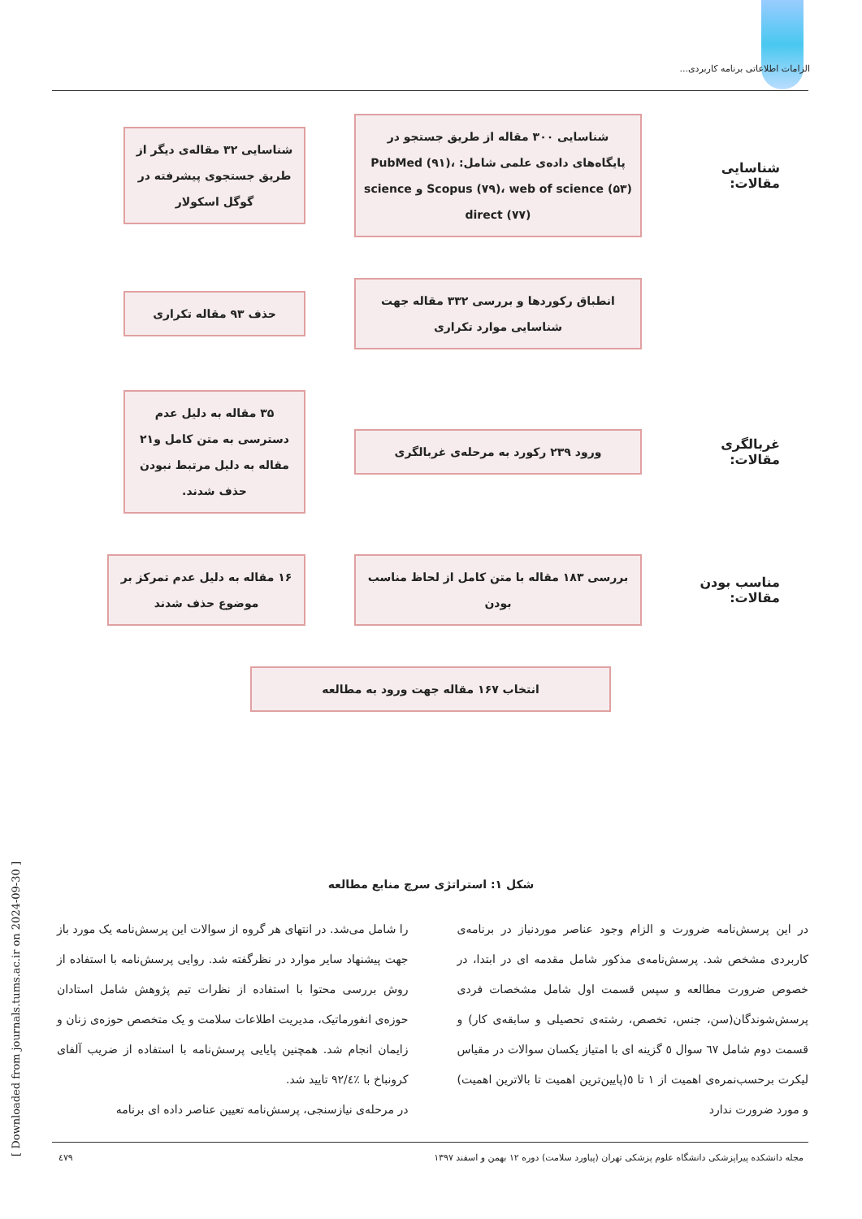الزامات اطلاعاتی برنامه کاربردی...
شناسایی مقالات:
شناسایی ۳۰۰ مقاله از طریق جستجو در پایگاه‌های داده‌ی علمی شامل: PubMed (۹۱)، Scopus (۷۹)، web of science (۵۳) و science direct (۷۷)
شناسایی ۳۲ مقاله‌ی دیگر از طریق جستجوی پیشرفته در گوگل اسکولار
انطباق رکوردها و بررسی ۳۳۲ مقاله جهت شناسایی موارد تکراری
حذف ۹۳ مقاله تکراری
غربالگری مقالات:
ورود ۲۳۹ رکورد به مرحله‌ی غربالگری
۳۵ مقاله به دلیل عدم دسترسی به متن کامل و۲۱ مقاله به دلیل مرتبط نبودن حذف شدند.
مناسب بودن مقالات:
بررسی ۱۸۳ مقاله با متن کامل از لحاظ مناسب بودن
۱۶ مقاله به دلیل عدم تمرکز بر موضوع حذف شدند
انتخاب ۱۶۷ مقاله جهت ورود به مطالعه
شکل ۱: استراتژی سرچ منابع مطالعه
در این پرسش‌نامه ضرورت و الزام وجود عناصر موردنیاز در برنامه‌ی کاربردی مشخص شد. پرسش‌نامه‌ی مذکور شامل مقدمه ای در ابتدا، در خصوص ضرورت مطالعه و سپس قسمت اول شامل مشخصات فردی پرسش‌شوندگان(سن، جنس، تخصص، رشته‌ی تحصیلی و سابقه‌ی کار) و قسمت دوم شامل ٦٧ سوال ٥ گزینه ای با امتیاز یکسان سوالات در مقیاس لیکرت برحسب‌نمره‌ی اهمیت از ١ تا ٥(پایین‌ترین اهمیت تا بالاترین اهمیت) و مورد ضرورت ندارد
را شامل می‌شد. در انتهای هر گروه از سوالات این پرسش‌نامه یک مورد باز جهت پیشنهاد سایر موارد در نظرگفته شد. روایی پرسش‌نامه با استفاده از روش بررسی محتوا با استفاده از نظرات تیم پژوهش شامل استادان حوزه‌ی انفورماتیک، مدیریت اطلاعات سلامت و یک متخصص حوزه‌ی زنان و زایمان انجام شد. همچنین پایایی پرسش‌نامه با استفاده از ضریب آلفای کرونباخ با ٪٩٢/٤ تایید شد.
در مرحله‌ی نیازسنجی، پرسش‌نامه تعیین عناصر داده ای برنامه
مجله دانشکده پیراپزشکی دانشگاه علوم پزشکی تهران (پیاورد سلامت) دوره ۱۲ بهمن و اسفند ۱۳۹۷ ٤٧٩
[ Downloaded from journals.tums.ac.ir on 2024-09-30 ]